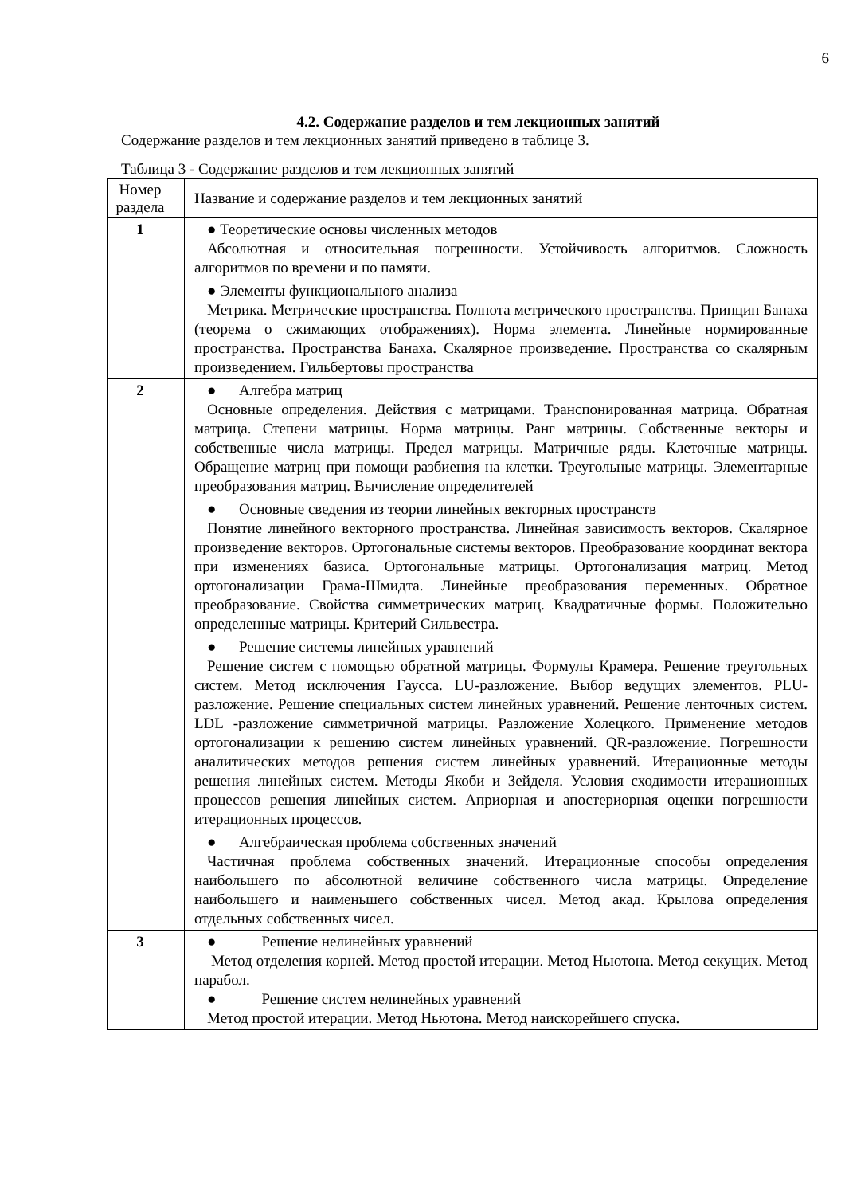6
4.2. Содержание разделов и тем лекционных занятий
Содержание разделов и тем лекционных занятий приведено в таблице 3.
Таблица 3 - Содержание разделов и тем лекционных занятий
| Номер раздела | Название и содержание разделов и тем лекционных занятий |
| 1 | ● Теоретические основы численных методов Абсолютная и относительная погрешности. Устойчивость алгоритмов. Сложность алгоритмов по времени и по памяти. ● Элементы функционального анализа Метрика. Метрические пространства. Полнота метрического пространства. Принцип Банаха (теорема о сжимающих отображениях). Норма элемента. Линейные нормированные пространства. Пространства Банаха. Скалярное произведение. Пространства со скалярным произведением. Гильбертовы пространства |
| 2 | ● Алгебра матриц Основные определения. Действия с матрицами. Транспонированная матрица. Обратная матрица. Степени матрицы. Норма матрицы. Ранг матрицы. Собственные векторы и собственные числа матрицы. Предел матрицы. Матричные ряды. Клеточные матрицы. Обращение матриц при помощи разбиения на клетки. Треугольные матрицы. Элементарные преобразования матриц. Вычисление определителей ● Основные сведения из теории линейных векторных пространств Понятие линейного векторного пространства. Линейная зависимость векторов. Скалярное произведение векторов. Ортогональные системы векторов. Преобразование координат вектора при изменениях базиса. Ортогональные матрицы. Ортогонализация матриц. Метод ортогонализации Грама-Шмидта. Линейные преобразования переменных. Обратное преобразование. Свойства симметрических матриц. Квадратичные формы. Положительно определенные матрицы. Критерий Сильвестра. ● Решение системы линейных уравнений Решение систем с помощью обратной матрицы. Формулы Крамера. Решение треугольных систем. Метод исключения Гаусса. LU-разложение. Выбор ведущих элементов. PLU-разложение. Решение специальных систем линейных уравнений. Решение ленточных систем. LDL -разложение симметричной матрицы. Разложение Холецкого. Применение методов ортогонализации к решению систем линейных уравнений. QR-разложение. Погрешности аналитических методов решения систем линейных уравнений. Итерационные методы решения линейных систем. Методы Якоби и Зейделя. Условия сходимости итерационных процессов решения линейных систем. Априорная и апостериорная оценки погрешности итерационных процессов. ● Алгебраическая проблема собственных значений Частичная проблема собственных значений. Итерационные способы определения наибольшего по абсолютной величине собственного числа матрицы. Определение наибольшего и наименьшего собственных чисел. Метод акад. Крылова определения отдельных собственных чисел. |
| 3 | ● Решение нелинейных уравнений Метод отделения корней. Метод простой итерации. Метод Ньютона. Метод секущих. Метод парабол. ● Решение систем нелинейных уравнений Метод простой итерации. Метод Ньютона. Метод наискорейшего спуска. |